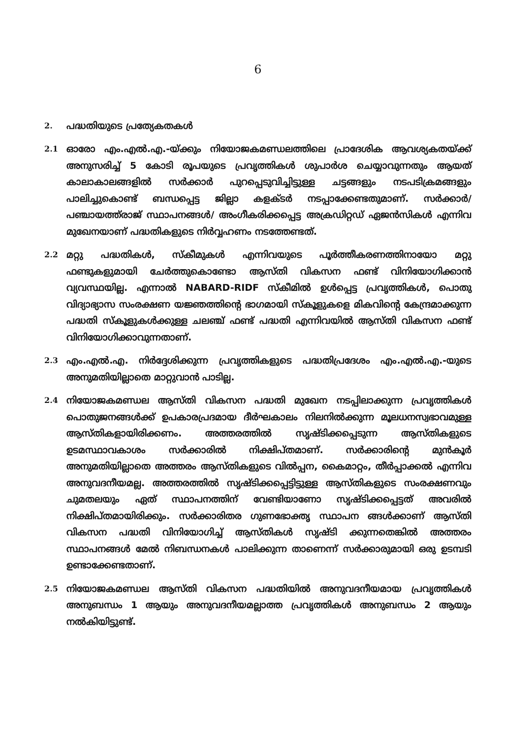6
2.
പദ്ധതിയുടെ പ്രത്യേകതകൾ
2.1
ഓരോ എം.എൽ.എ.-യ്ക്കും നിയോജകമണ്ഡലത്തിലെ പ്രാദേശിക ആവശ്യകതയ്ക്ക് അനുസരിച്ച് 5 കോടി രൂപയുടെ പ്രവൃത്തികൾ ശുപാർശ ചെയ്യാവുന്നതും ആയത് കാലാകാലങ്ങളിൽ സർക്കാർ പുറപ്പെടുവിച്ചിട്ടുള്ള ചട്ടങ്ങളും നടപടിക്രമങ്ങളും പാലിച്ചുകൊണ്ട് ബന്ധപ്പെട്ട ജില്ലാ കളക്ടർ നടപ്പാക്കേണ്ടതുമാണ്. സർക്കാർ/പഞ്ചായത്ത്‌രാജ് സ്ഥാപനങ്ങൾ/ അംഗീകരിക്കപ്പെട്ട അക്രഡിറ്റഡ് ഏജൻസികൾ എന്നിവ മുഖേനയാണ് പദ്ധതികളുടെ നിർവ്വഹണം നടത്തേണ്ടത്.
2.2
മറ്റു പദ്ധതികൾ, സ്കീമുകൾ എന്നിവയുടെ പൂർത്തീകരണത്തിനായോ മറ്റു ഫണ്ടുകളുമായി ചേർത്തുകൊണ്ടോ ആസ്തി വികസന ഫണ്ട് വിനിയോഗിക്കാൻ വ്യവസ്ഥയില്ല. എന്നാൽ NABARD-RIDF സ്കീമിൽ ഉൾപ്പെട്ട പ്രവൃത്തികൾ, പൊതു വിദ്യാഭ്യാസ സംരക്ഷണ യജ്ഞത്തിന്റെ ഭാഗമായി സ്കൂളുകളെ മികവിന്റെ കേന്ദ്രമാക്കുന്ന പദ്ധതി സ്കൂളുകൾക്കുള്ള ചലഞ്ച് ഫണ്ട് പദ്ധതി എന്നിവയിൽ ആസ്തി വികസന ഫണ്ട് വിനിയോഗിക്കാവുന്നതാണ്.
2.3
എം.എൽ.എ. നിർദ്ദേശിക്കുന്ന പ്രവൃത്തികളുടെ പദ്ധതിപ്രദേശം എം.എൽ.എ.-യുടെ അനുമതിയില്ലാതെ മാറ്റുവാൻ പാടില്ല.
2.4
നിയോജകമണ്ഡല ആസ്തി വികസന പദ്ധതി മുഖേന നടപ്പിലാക്കുന്ന പ്രവൃത്തികൾ പൊതുജനങ്ങൾക്ക് ഉപകാരപ്രദമായ ദീർഘകാലം നിലനിൽക്കുന്ന മൂലധനസ്വഭാവമുള്ള ആസ്തികളായിരിക്കണം. അത്തരത്തിൽ സൃഷ്ടിക്കപ്പെടുന്ന ആസ്തികളുടെ ഉടമസ്ഥാവകാശം സർക്കാരിൽ നിക്ഷിപ്തമാണ്. സർക്കാരിന്റെ മുൻകൂർ അനുമതിയില്ലാതെ അത്തരം ആസ്തികളുടെ വിൽപ്പന, കൈമാറ്റം, തീർപ്പാക്കൽ എന്നിവ അനുവദനീയമല്ല. അത്തരത്തിൽ സൃഷ്ടിക്കപ്പെട്ടിട്ടുള്ള ആസ്തികളുടെ സംരക്ഷണവും ചുമതലയും ഏത് സ്ഥാപനത്തിന് വേണ്ടിയാണോ സൃഷ്ടിക്കപ്പെട്ടത് അവരിൽ നിക്ഷിപ്തമായിരിക്കും. സർക്കാരിതര ഗുണഭോക്തൃ സ്ഥാപന ങ്ങൾക്കാണ് ആസ്തി വികസന പദ്ധതി വിനിയോഗിച്ച് ആസ്തികൾ സൃഷ്ടി ക്കുന്നതെങ്കിൽ അത്തരം സ്ഥാപനങ്ങൾ മേൽ നിബന്ധനകൾ പാലിക്കുന്ന താണെന്ന് സർക്കാരുമായി ഒരു ഉടമ്പടി ഉണ്ടാക്കേണ്ടതാണ്.
2.5
നിയോജകമണ്ഡല ആസ്തി വികസന പദ്ധതിയിൽ അനുവദനീയമായ പ്രവൃത്തികൾ അനുബന്ധം 1 ആയും അനുവദനീയമല്ലാത്ത പ്രവൃത്തികൾ അനുബന്ധം 2 ആയും നൽകിയിട്ടുണ്ട്.